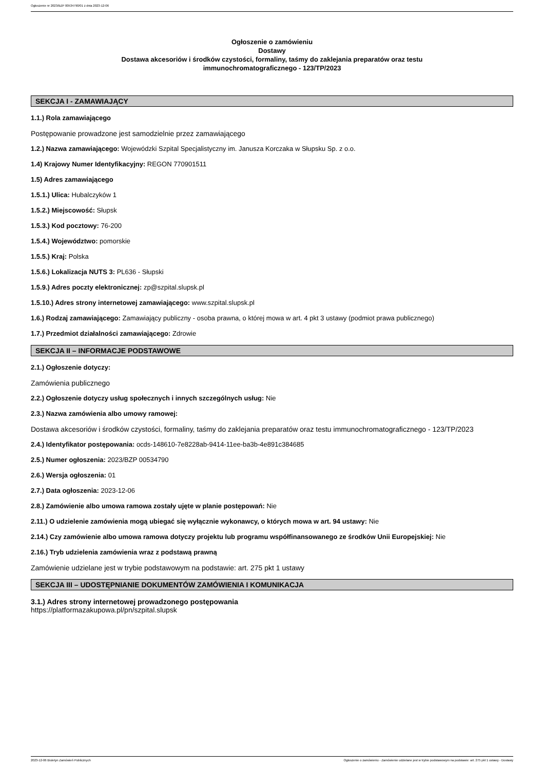Ogłoszenie nr 2023/BZP 00534790/01 z dnia 2023-12-06
Ogłoszenie o zamówieniu
Dostawy
Dostawa akcesoriów i środków czystości, formaliny, taśmy do zaklejania preparatów oraz testu
immunochromatograficznego - 123/TP/2023
SEKCJA I - ZAMAWIAJĄCY
1.1.) Rola zamawiającego
Postępowanie prowadzone jest samodzielnie przez zamawiającego
1.2.) Nazwa zamawiającego: Wojewódzki Szpital Specjalistyczny im. Janusza Korczaka w Słupsku Sp. z o.o.
1.4) Krajowy Numer Identyfikacyjny: REGON 770901511
1.5) Adres zamawiającego
1.5.1.) Ulica: Hubalczyków 1
1.5.2.) Miejscowość: Słupsk
1.5.3.) Kod pocztowy: 76-200
1.5.4.) Województwo: pomorskie
1.5.5.) Kraj: Polska
1.5.6.) Lokalizacja NUTS 3: PL636 - Słupski
1.5.9.) Adres poczty elektronicznej: zp@szpital.slupsk.pl
1.5.10.) Adres strony internetowej zamawiającego: www.szpital.slupsk.pl
1.6.) Rodzaj zamawiającego: Zamawiający publiczny - osoba prawna, o której mowa w art. 4 pkt 3 ustawy (podmiot prawa publicznego)
1.7.) Przedmiot działalności zamawiającego: Zdrowie
SEKCJA II – INFORMACJE PODSTAWOWE
2.1.) Ogłoszenie dotyczy:
Zamówienia publicznego
2.2.) Ogłoszenie dotyczy usług społecznych i innych szczególnych usług: Nie
2.3.) Nazwa zamówienia albo umowy ramowej:
Dostawa akcesoriów i środków czystości, formaliny, taśmy do zaklejania preparatów oraz testu immunochromatograficznego - 123/TP/2023
2.4.) Identyfikator postępowania: ocds-148610-7e8228ab-9414-11ee-ba3b-4e891c384685
2.5.) Numer ogłoszenia: 2023/BZP 00534790
2.6.) Wersja ogłoszenia: 01
2.7.) Data ogłoszenia: 2023-12-06
2.8.) Zamówienie albo umowa ramowa zostały ujęte w planie postępowań: Nie
2.11.) O udzielenie zamówienia mogą ubiegać się wyłącznie wykonawcy, o których mowa w art. 94 ustawy: Nie
2.14.) Czy zamówienie albo umowa ramowa dotyczy projektu lub programu współfinansowanego ze środków Unii Europejskiej: Nie
2.16.) Tryb udzielenia zamówienia wraz z podstawą prawną
Zamówienie udzielane jest w trybie podstawowym na podstawie: art. 275 pkt 1 ustawy
SEKCJA III – UDOSTĘPNIANIE DOKUMENTÓW ZAMÓWIENIA I KOMUNIKACJA
3.1.) Adres strony internetowej prowadzonego postępowania
https://platformazakupowa.pl/pn/szpital.slupsk
2023-12-06 Biuletyn Zamówień Publicznych Ogłoszenie o zamówieniu - Zamówienie udzielane jest w trybie podstawowym na podstawie: art. 275 pkt 1 ustawy - Dostawy